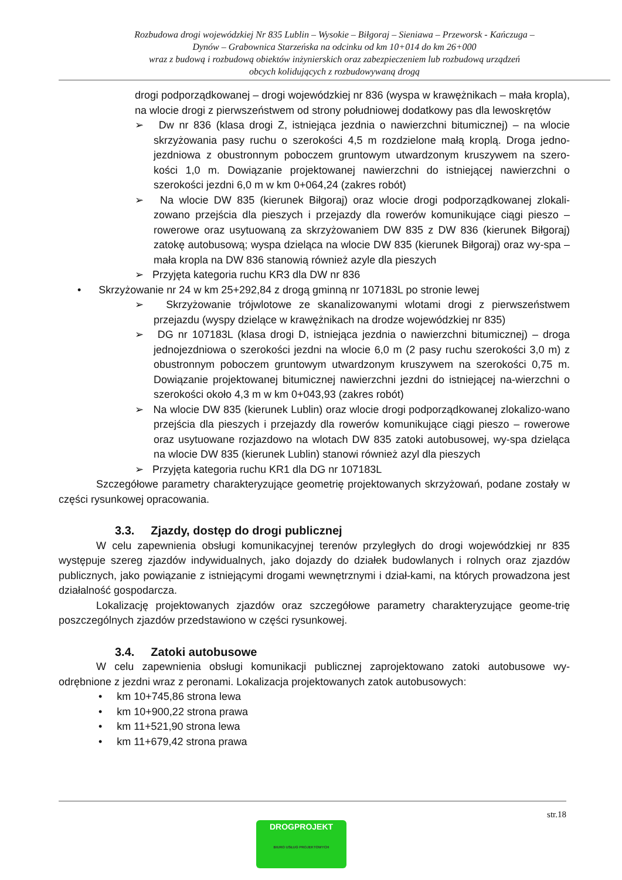Rozbudowa drogi wojewódzkiej Nr 835 Lublin – Wysokie – Biłgoraj – Sieniawa – Przeworsk - Kańczuga –
Dynów – Grabownica Starzeńska na odcinku od km 10+014 do km 26+000
wraz z budową i rozbudową obiektów inżynierskich oraz zabezpieczeniem lub rozbudową urządzeń
obcych kolidujących z rozbudowywaną drogą
drogi podporządkowanej – drogi wojewódzkiej nr 836 (wyspa w krawężnikach – mała kropla), na wlocie drogi z pierwszeństwem od strony południowej dodatkowy pas dla lewoskrętów
➢ Dw nr 836 (klasa drogi Z, istniejąca jezdnia o nawierzchni bitumicznej) – na wlocie skrzyżowania pasy ruchu o szerokości 4,5 m rozdzielone małą kroplą. Droga jedno-jezdniowa z obustronnym poboczem gruntowym utwardzonym kruszywem na szero-kości 1,0 m. Dowiązanie projektowanej nawierzchni do istniejącej nawierzchni o szerokości jezdni 6,0 m w km 0+064,24 (zakres robót)
➢ Na wlocie DW 835 (kierunek Biłgoraj) oraz wlocie drogi podporządkowanej zlokali-zowano przejścia dla pieszych i przejazdy dla rowerów komunikujące ciągi pieszo – rowerowe oraz usytuowaną za skrzyżowaniem DW 835 z DW 836 (kierunek Biłgoraj) zatokę autobusową; wyspa dzieląca na wlocie DW 835 (kierunek Biłgoraj) oraz wy-spa – mała kropla na DW 836 stanowią również azyle dla pieszych
➢ Przyjęta kategoria ruchu KR3 dla DW nr 836
• Skrzyżowanie nr 24 w km 25+292,84 z drogą gminną nr 107183L po stronie lewej
➢ Skrzyżowanie trójwlotowe ze skanalizowanymi wlotami drogi z pierwszeństwem przejazdu (wyspy dzielące w krawężnikach na drodze wojewódzkiej nr 835)
➢ DG nr 107183L (klasa drogi D, istniejąca jezdnia o nawierzchni bitumicznej) – droga jednojezdniowa o szerokości jezdni na wlocie 6,0 m (2 pasy ruchu szerokości 3,0 m) z obustronnym poboczem gruntowym utwardzonym kruszywem na szerokości 0,75 m. Dowiązanie projektowanej bitumicznej nawierzchni jezdni do istniejącej na-wierzchni o szerokości około 4,3 m w km 0+043,93 (zakres robót)
➢ Na wlocie DW 835 (kierunek Lublin) oraz wlocie drogi podporządkowanej zlokalizo-wano przejścia dla pieszych i przejazdy dla rowerów komunikujące ciągi pieszo – rowerowe oraz usytuowane rozjazdowo na wlotach DW 835 zatoki autobusowej, wy-spa dzieląca na wlocie DW 835 (kierunek Lublin) stanowi również azyl dla pieszych
➢ Przyjęta kategoria ruchu KR1 dla DG nr 107183L
Szczegółowe parametry charakteryzujące geometrię projektowanych skrzyżowań, podane zostały w części rysunkowej opracowania.
3.3. Zjazdy, dostęp do drogi publicznej
W celu zapewnienia obsługi komunikacyjnej terenów przyległych do drogi wojewódzkiej nr 835 występuje szereg zjazdów indywidualnych, jako dojazdy do działek budowlanych i rolnych oraz zjazdów publicznych, jako powiązanie z istniejącymi drogami wewnętrznymi i dział-kami, na których prowadzona jest działalność gospodarcza.
Lokalizację projektowanych zjazdów oraz szczegółowe parametry charakteryzujące geome-trię poszczególnych zjazdów przedstawiono w części rysunkowej.
3.4. Zatoki autobusowe
W celu zapewnienia obsługi komunikacji publicznej zaprojektowano zatoki autobusowe wy-odrębnione z jezdni wraz z peronami. Lokalizacja projektowanych zatok autobusowych:
• km 10+745,86 strona lewa
• km 10+900,22 strona prawa
• km 11+521,90 strona lewa
• km 11+679,42 strona prawa
str.18
DROGPROJEKT
BIURO USŁUG PROJEKTOWYCH